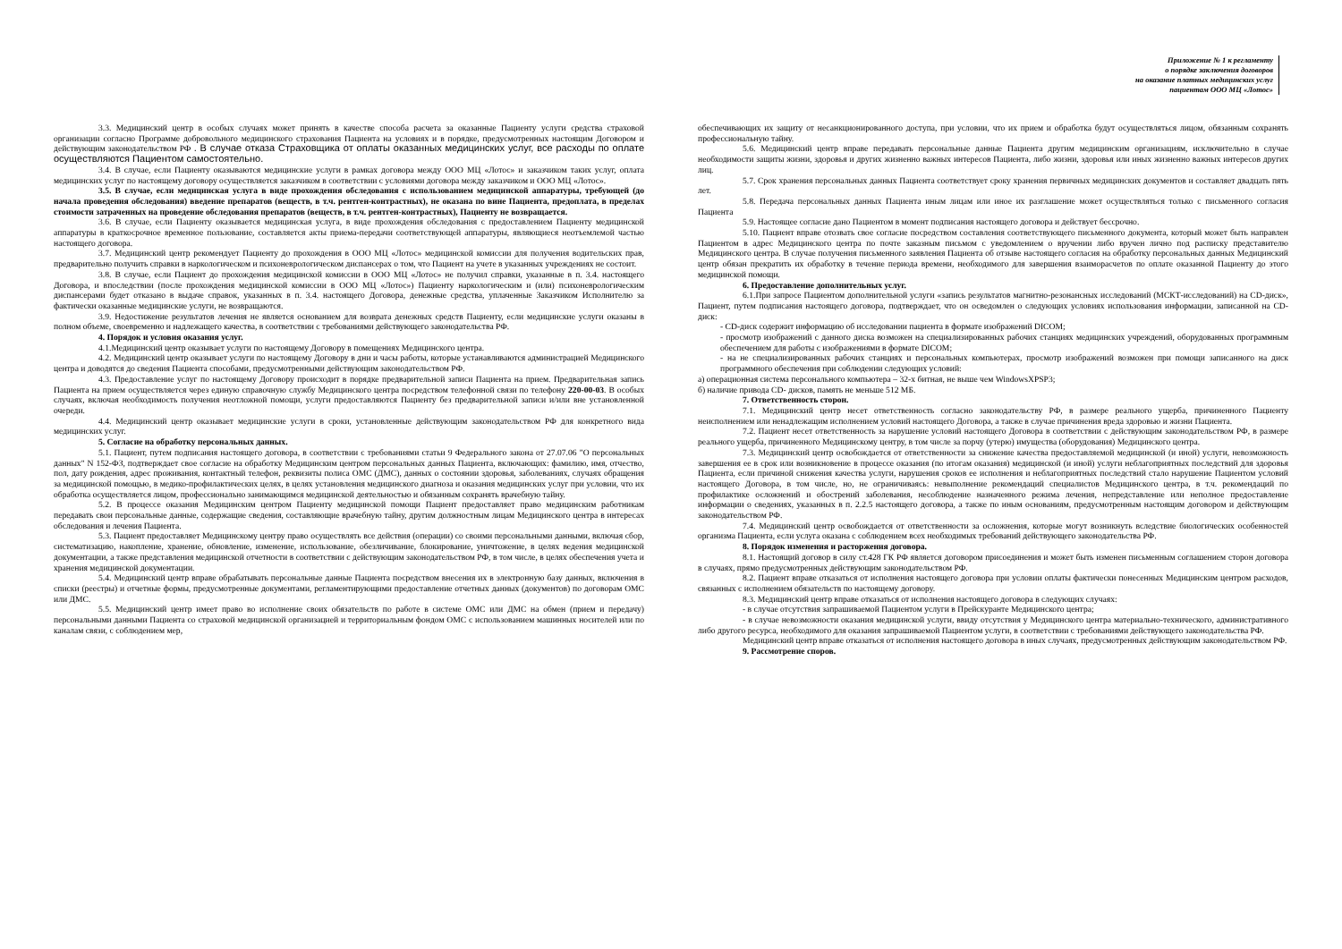Приложение № 1 к регламенту
о порядке заключения договоров
на оказание платных медицинских услуг
пациентам ООО МЦ «Лотос»
3.3. Медицинский центр в особых случаях может принять в качестве способа расчета за оказанные Пациенту услуги средства страховой организации согласно Программе добровольного медицинского страхования Пациента на условиях и в порядке, предусмотренных настоящим Договором и действующим законодательством РФ . В случае отказа Страховщика от оплаты оказанных медицинских услуг, все расходы по оплате осуществляются Пациентом самостоятельно.
3.4. В случае, если Пациенту оказываются медицинские услуги в рамках договора между ООО МЦ «Лотос» и заказчиком таких услуг, оплата медицинских услуг по настоящему договору осуществляется заказчиком в соответствии с условиями договора между заказчиком и ООО МЦ «Лотос».
3.5. В случае, если медицинская услуга в виде прохождения обследования с использованием медицинской аппаратуры, требующей (до начала проведения обследования) введение препаратов (веществ, в т.ч. рентген-контрастных), не оказана по вине Пациента, предоплата, в пределах стоимости затраченных на проведение обследования препаратов (веществ, в т.ч. рентген-контрастных), Пациенту не возвращается.
3.6. В случае, если Пациенту оказывается медицинская услуга, в виде прохождения обследования с предоставлением Пациенту медицинской аппаратуры в краткосрочное временное пользование, составляется акты приема-передачи соответствующей аппаратуры, являющиеся неотъемлемой частью настоящего договора.
3.7. Медицинский центр рекомендует Пациенту до прохождения в ООО МЦ «Лотос» медицинской комиссии для получения водительских прав, предварительно получить справки в наркологическом и психоневрологическом диспансерах о том, что Пациент на учете в указанных учреждениях не состоит.
3.8. В случае, если Пациент до прохождения медицинской комиссии в ООО МЦ «Лотос» не получил справки, указанные в п. 3.4. настоящего Договора, и впоследствии (после прохождения медицинской комиссии в ООО МЦ «Лотос») Пациенту наркологическим и (или) психоневрологическим диспансерами будет отказано в выдаче справок, указанных в п. 3.4. настоящего Договора, денежные средства, уплаченные Заказчиком Исполнителю за фактически оказанные медицинские услуги, не возвращаются.
3.9. Недостижение результатов лечения не является основанием для возврата денежных средств Пациенту, если медицинские услуги оказаны в полном объеме, своевременно и надлежащего качества, в соответствии с требованиями действующего законодательства РФ.
4. Порядок и условия оказания услуг.
4.1.Медицинский центр оказывает услуги по настоящему Договору в помещениях Медицинского центра.
4.2. Медицинский центр оказывает услуги по настоящему Договору в дни и часы работы, которые устанавливаются администрацией Медицинского центра и доводятся до сведения Пациента способами, предусмотренными действующим законодательством РФ.
4.3. Предоставление услуг по настоящему Договору происходит в порядке предварительной записи Пациента на прием. Предварительная запись Пациента на прием осуществляется через единую справочную службу Медицинского центра посредством телефонной связи по телефону 220-00-03. В особых случаях, включая необходимость получения неотложной помощи, услуги предоставляются Пациенту без предварительной записи и/или вне установленной очереди.
4.4. Медицинский центр оказывает медицинские услуги в сроки, установленные действующим законодательством РФ для конкретного вида медицинских услуг.
5. Согласие на обработку персональных данных.
5.1. Пациент, путем подписания настоящего договора, в соответствии с требованиями статьи 9 Федерального закона от 27.07.06 "О персональных данных" N 152-ФЗ, подтверждает свое согласие на обработку Медицинским центром персональных данных Пациента, включающих: фамилию, имя, отчество, пол, дату рождения, адрес проживания, контактный телефон, реквизиты полиса ОМС (ДМС), данных о состоянии здоровья, заболеваниях, случаях обращения за медицинской помощью, в медико-профилактических целях, в целях установления медицинского диагноза и оказания медицинских услуг при условии, что их обработка осуществляется лицом, профессионально занимающимся медицинской деятельностью и обязанным сохранять врачебную тайну.
5.2. В процессе оказания Медицинским центром Пациенту медицинской помощи Пациент предоставляет право медицинским работникам передавать свои персональные данные, содержащие сведения, составляющие врачебную тайну, другим должностным лицам Медицинского центра в интересах обследования и лечения Пациента.
5.3. Пациент предоставляет Медицинскому центру право осуществлять все действия (операции) со своими персональными данными, включая сбор, систематизацию, накопление, хранение, обновление, изменение, использование, обезличивание, блокирование, уничтожение, в целях ведения медицинской документации, а также представления медицинской отчетности в соответствии с действующим законодательством РФ, в том числе, в целях обеспечения учета и хранения медицинской документации.
5.4. Медицинский центр вправе обрабатывать персональные данные Пациента посредством внесения их в электронную базу данных, включения в списки (реестры) и отчетные формы, предусмотренные документами, регламентирующими предоставление отчетных данных (документов) по договорам ОМС или ДМС.
5.5. Медицинский центр имеет право во исполнение своих обязательств по работе в системе ОМС или ДМС на обмен (прием и передачу) персональными данными Пациента со страховой медицинской организацией и территориальным фондом ОМС с использованием машинных носителей или по каналам связи, с соблюдением мер,
обеспечивающих их защиту от несанкционированного доступа, при условии, что их прием и обработка будут осуществляться лицом, обязанным сохранять профессиональную тайну.
5.6. Медицинский центр вправе передавать персональные данные Пациента другим медицинским организациям, исключительно в случае необходимости защиты жизни, здоровья и других жизненно важных интересов Пациента, либо жизни, здоровья или иных жизненно важных интересов других лиц.
5.7. Срок хранения персональных данных Пациента соответствует сроку хранения первичных медицинских документов и составляет двадцать пять лет.
5.8. Передача персональных данных Пациента иным лицам или иное их разглашение может осуществляться только с письменного согласия Пациента
5.9. Настоящее согласие дано Пациентом в момент подписания настоящего договора и действует бессрочно.
5.10. Пациент вправе отозвать свое согласие посредством составления соответствующего письменного документа, который может быть направлен Пациентом в адрес Медицинского центра по почте заказным письмом с уведомлением о вручении либо вручен лично под расписку представителю Медицинского центра. В случае получения письменного заявления Пациента об отзыве настоящего согласия на обработку персональных данных Медицинский центр обязан прекратить их обработку в течение периода времени, необходимого для завершения взаиморасчетов по оплате оказанной Пациенту до этого медицинской помощи.
6. Предоставление дополнительных услуг.
6.1.При запросе Пациентом дополнительной услуги «запись результатов магнитно-резонансных исследований (МСКТ-исследований) на CD-диск», Пациент, путем подписания настоящего договора, подтверждает, что он осведомлен о следующих условиях использования информации, записанной на CD-диск:
- CD-диск содержит информацию об исследовании пациента в формате изображений DICOM;
- просмотр изображений с данного диска возможен на специализированных рабочих станциях медицинских учреждений, оборудованных программным обеспечением для работы с изображениями в формате DICOM;
- на не специализированных рабочих станциях и персональных компьютерах, просмотр изображений возможен при помощи записанного на диск программного обеспечения при соблюдении следующих условий:
а) операционная система персонального компьютера – 32-х битная, не выше чем WindowsXPSP3;
б) наличие привода CD- дисков, память не меньше 512 МБ.
7. Ответственность сторон.
7.1. Медицинский центр несет ответственность согласно законодательству РФ, в размере реального ущерба, причиненного Пациенту неисполнением или ненадлежащим исполнением условий настоящего Договора, а также в случае причинения вреда здоровью и жизни Пациента.
7.2. Пациент несет ответственность за нарушение условий настоящего Договора в соответствии с действующим законодательством РФ, в размере реального ущерба, причиненного Медицинскому центру, в том числе за порчу (утерю) имущества (оборудования) Медицинского центра.
7.3. Медицинский центр освобождается от ответственности за снижение качества предоставляемой медицинской (и иной) услуги, невозможность завершения ее в срок или возникновение в процессе оказания (по итогам оказания) медицинской (и иной) услуги неблагоприятных последствий для здоровья Пациента, если причиной снижения качества услуги, нарушения сроков ее исполнения и неблагоприятных последствий стало нарушение Пациентом условий настоящего Договора, в том числе, но, не ограничиваясь: невыполнение рекомендаций специалистов Медицинского центра, в т.ч. рекомендаций по профилактике осложнений и обострений заболевания, несоблюдение назначенного режима лечения, непредставление или неполное предоставление информации о сведениях, указанных в п. 2.2.5 настоящего договора, а также по иным основаниям, предусмотренным настоящим договором и действующим законодательством РФ.
7.4. Медицинский центр освобождается от ответственности за осложнения, которые могут возникнуть вследствие биологических особенностей организма Пациента, если услуга оказана с соблюдением всех необходимых требований действующего законодательства РФ.
8. Порядок изменения и расторжения договора.
8.1. Настоящий договор в силу ст.428 ГК РФ является договором присоединения и может быть изменен письменным соглашением сторон договора в случаях, прямо предусмотренных действующим законодательством РФ.
8.2. Пациент вправе отказаться от исполнения настоящего договора при условии оплаты фактически понесенных Медицинским центром расходов, связанных с исполнением обязательств по настоящему договору.
8.3. Медицинский центр вправе отказаться от исполнения настоящего договора в следующих случаях:
- в случае отсутствия запрашиваемой Пациентом услуги в Прейскуранте Медицинского центра;
- в случае невозможности оказания медицинской услуги, ввиду отсутствия у Медицинского центра материально-технического, административного либо другого ресурса, необходимого для оказания запрашиваемой Пациентом услуги, в соответствии с требованиями действующего законодательства РФ.
Медицинский центр вправе отказаться от исполнения настоящего договора в иных случаях, предусмотренных действующим законодательством РФ.
9. Рассмотрение споров.